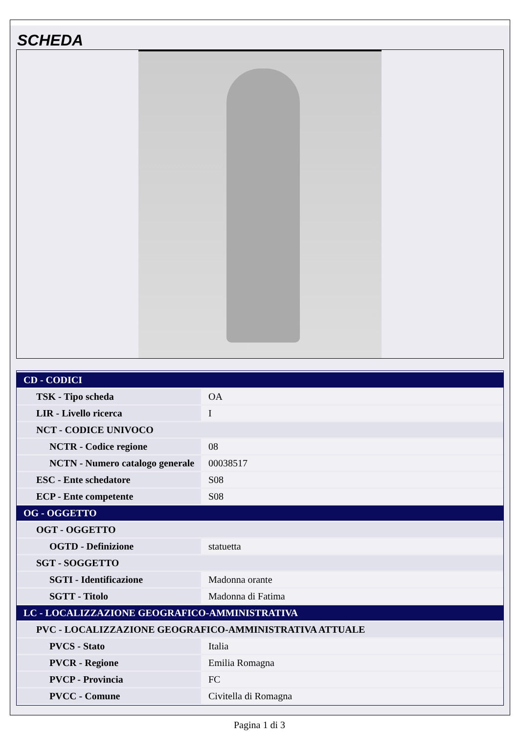SCHEDA
| CD - CODICI | |
| TSK - Tipo scheda | OA |
| LIR - Livello ricerca | I |
| NCT - CODICE UNIVOCO | |
| NCTR - Codice regione | 08 |
| NCTN - Numero catalogo generale | 00038517 |
| ESC - Ente schedatore | S08 |
| ECP - Ente competente | S08 |
| OG - OGGETTO | |
| OGT - OGGETTO | |
| OGTD - Definizione | statuetta |
| SGT - SOGGETTO | |
| SGTI - Identificazione | Madonna orante |
| SGTT - Titolo | Madonna di Fatima |
| LC - LOCALIZZAZIONE GEOGRAFICO-AMMINISTRATIVA | |
| PVC - LOCALIZZAZIONE GEOGRAFICO-AMMINISTRATIVA ATTUALE | |
| PVCS - Stato | Italia |
| PVCR - Regione | Emilia Romagna |
| PVCP - Provincia | FC |
| PVCC - Comune | Civitella di Romagna |
Pagina 1 di 3